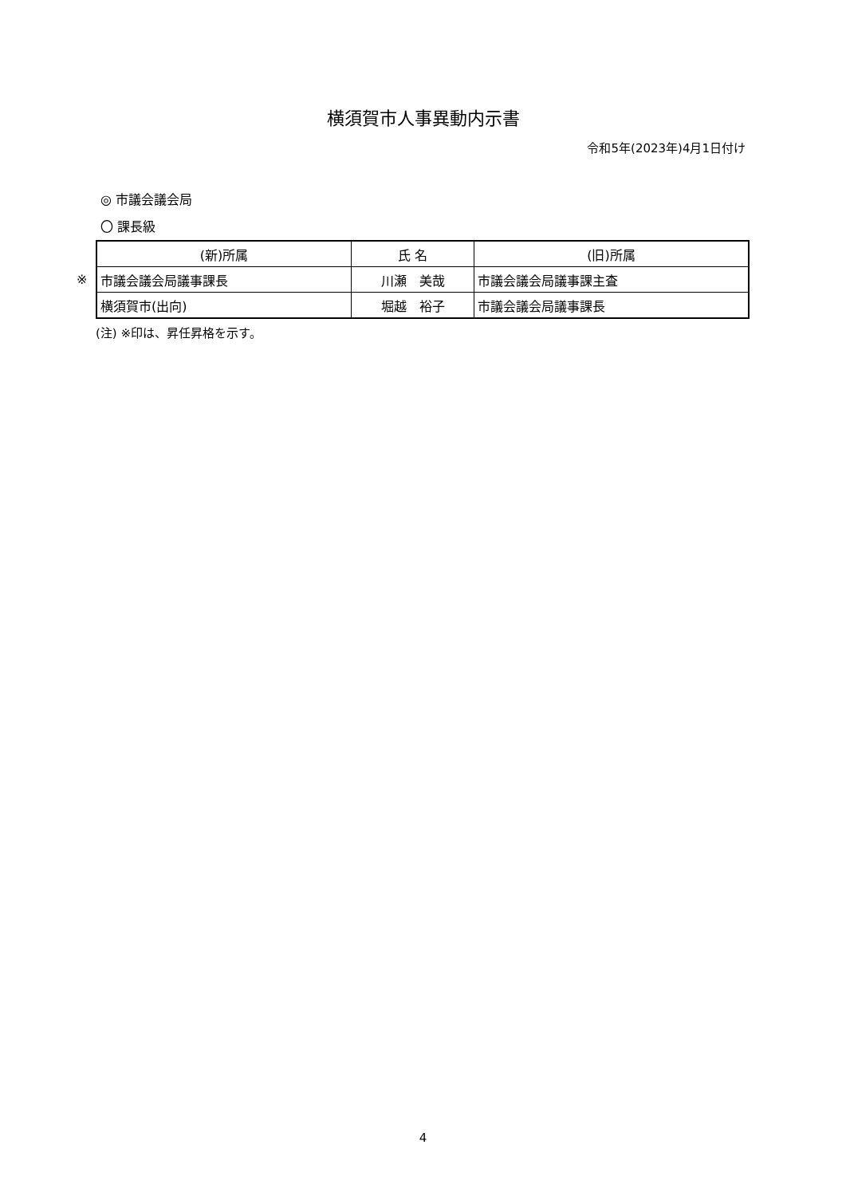横須賀市人事異動内示書
令和5年(2023年)4月1日付け
◎ 市議会議会局
〇 課長級
※
| (新)所属 | 氏 名 | (旧)所属 |
| --- | --- | --- |
| 市議会議会局議事課長 | 川瀬 美哉 | 市議会議会局議事課主査 |
| 横須賀市(出向) | 堀越 裕子 | 市議会議会局議事課長 |
(注) ※印は、昇任昇格を示す。
4